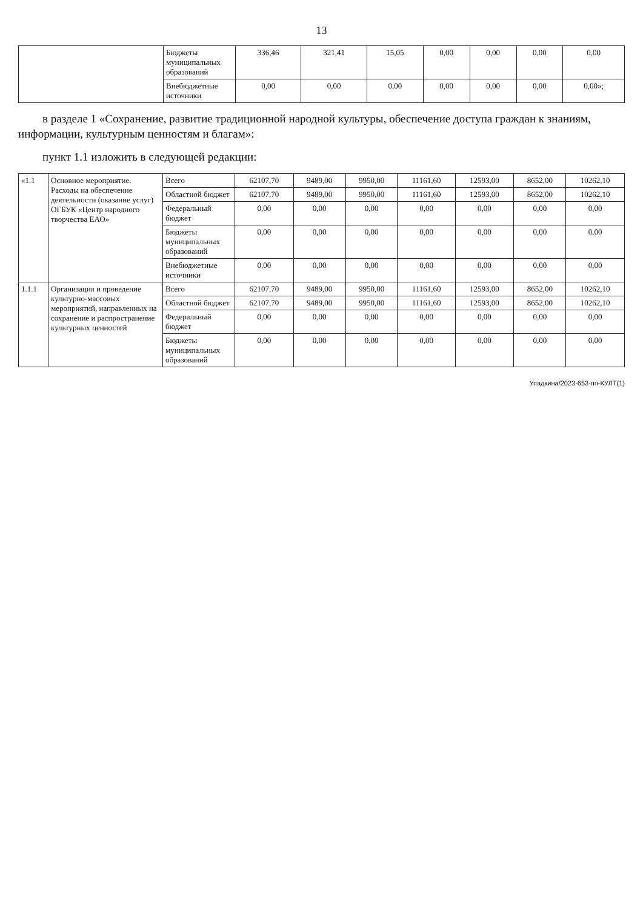13
| | Бюджеты муниципальных образований | 336,46 | 321,41 | 15,05 | 0,00 | 0,00 | 0,00 | 0,00 |
| | Внебюджетные источники | 0,00 | 0,00 | 0,00 | 0,00 | 0,00 | 0,00 | 0,00»; |
в разделе 1 «Сохранение, развитие традиционной народной культуры, обеспечение доступа граждан к знаниям, информации, культурным ценностям и благам»:
пункт 1.1 изложить в следующей редакции:
| «1.1 | Основное мероприятие. Расходы на обеспечение деятельности (оказание услуг) ОГБУК «Центр народного творчества ЕАО» | Всего | 62107,70 | 9489,00 | 9950,00 | 11161,60 | 12593,00 | 8652,00 | 10262,10 |
| | | Областной бюджет | 62107,70 | 9489,00 | 9950,00 | 11161,60 | 12593,00 | 8652,00 | 10262,10 |
| | | Федеральный бюджет | 0,00 | 0,00 | 0,00 | 0,00 | 0,00 | 0,00 | 0,00 |
| | | Бюджеты муниципальных образований | 0,00 | 0,00 | 0,00 | 0,00 | 0,00 | 0,00 | 0,00 |
| | | Внебюджетные источники | 0,00 | 0,00 | 0,00 | 0,00 | 0,00 | 0,00 | 0,00 |
| 1.1.1 | Организация и проведение культурно-массовых мероприятий, направленных на сохранение и распространение культурных ценностей | Всего | 62107,70 | 9489,00 | 9950,00 | 11161,60 | 12593,00 | 8652,00 | 10262,10 |
| | | Областной бюджет | 62107,70 | 9489,00 | 9950,00 | 11161,60 | 12593,00 | 8652,00 | 10262,10 |
| | | Федеральный бюджет | 0,00 | 0,00 | 0,00 | 0,00 | 0,00 | 0,00 | 0,00 |
| | | Бюджеты муниципальных образований | 0,00 | 0,00 | 0,00 | 0,00 | 0,00 | 0,00 | 0,00 |
Упадкина/2023-653-пп-КУЛТ(1)